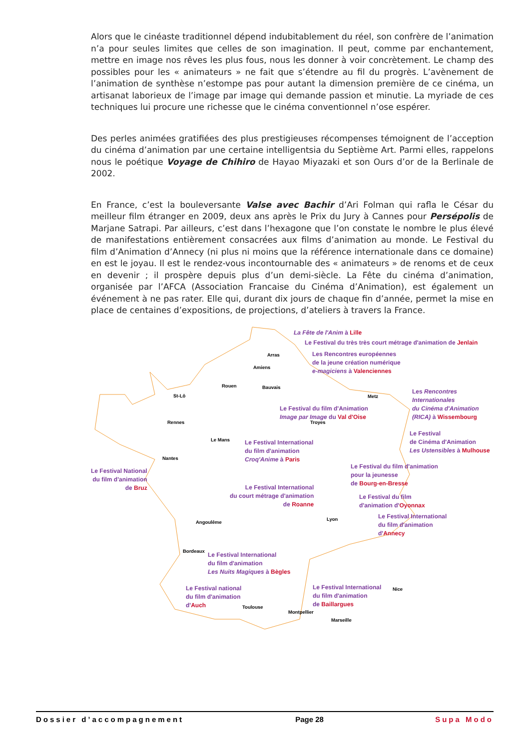Alors que le cinéaste traditionnel dépend indubitablement du réel, son confrère de l’animation n’a pour seules limites que celles de son imagination. Il peut, comme par enchantement, mettre en image nos rêves les plus fous, nous les donner à voir concrètement. Le champ des possibles pour les « animateurs » ne fait que s’étendre au fil du progrès. L’avènement de l’animation de synthèse n’estompe pas pour autant la dimension première de ce cinéma, un artisanat laborieux de l’image par image qui demande passion et minutie. La myriade de ces techniques lui procure une richesse que le cinéma conventionnel n’ose espérer.
Des perles animées gratifiées des plus prestigieuses récompenses témoignent de l’acception du cinéma d’animation par une certaine intelligentsia du Septième Art. Parmi elles, rappelons nous le poétique Voyage de Chihiro de Hayao Miyazaki et son Ours d’or de la Berlinale de 2002.
En France, c’est la bouleversante Valse avec Bachir d’Ari Folman qui rafla le César du meilleur film étranger en 2009, deux ans après le Prix du Jury à Cannes pour Persépolis de Marjane Satrapi. Par ailleurs, c’est dans l’hexagone que l’on constate le nombre le plus élevé de manifestations entièrement consacrées aux films d’animation au monde. Le Festival du film d’Animation d’Annecy (ni plus ni moins que la référence internationale dans ce domaine) en est le joyau. Il est le rendez-vous incontournable des « animateurs » de renoms et de ceux en devenir ; il prospère depuis plus d’un demi-siècle. La Fête du cinéma d’animation, organisée par l’AFCA (Association Francaise du Cinéma d’Animation), est également un événement à ne pas rater. Elle qui, durant dix jours de chaque fin d’année, permet la mise en place de centaines d’expositions, de projections, d’ateliers à travers la France.
Arras
Amiens
Rouen Bauvais
St-Lô Metz
Rennes Troyes
Le Mans
Nantes
Angoulême
Lyon
Bordeaux
Toulouse
Montpellier
Nice
Marseille
La Fête de l'Anim à Lille
Le Festival du très très court métrage d'animation de Jenlain
Les Rencontres européennes
de la jeune création numérique
e-magiciens à Valenciennes
Les Rencontres Internationales
du Cinéma d'Animation
(RICA) à Wissembourg
Le Festival du film d'Animation
Image par Image du Val d'Oise
Le Festival
de Cinéma d'Animation
Les Ustensibles à Mulhouse
Le Festival International
du film d'animation
Croq'Anime à Paris
Le Festival National
du film d'animation
de Bruz
Le Festival du film d'animation
pour la jeunesse
de Bourg-en-Bresse
Le Festival International
du court métrage d'animation
de Roanne
Le Festival du film
d'animation d'Oyonnax
Le Festival International
du film d'animation
d'Annecy
Le Festival International
du film d'animation
Les Nuits Magiques à Bègles
Le Festival national
du film d'animation
d'Auch
Le Festival International
du film d'animation
de Baillargues
Dossier d’accompagnement Page 28 Supa Modo